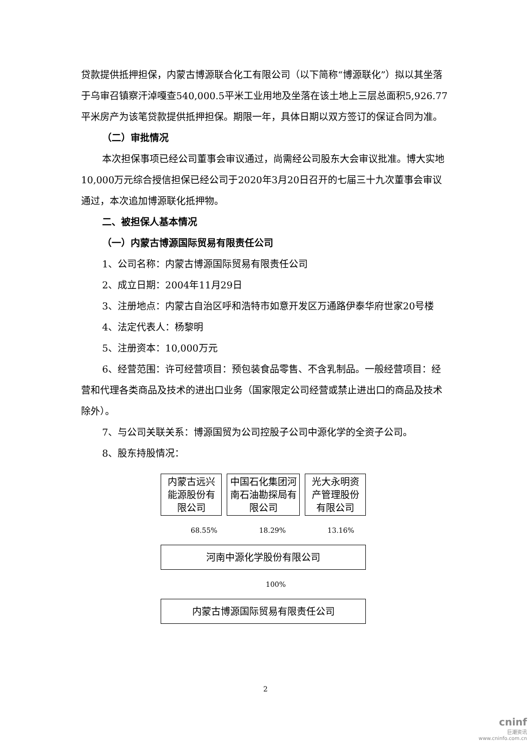贷款提供抵押担保，内蒙古博源联合化工有限公司（以下简称“博源联化”）拟以其坐落于乌审召镇察汗淖嘎查540,000.5平米工业用地及坐落在该土地上三层总面积5,926.77平米房产为该笔贷款提供抵押担保。期限一年，具体日期以双方签订的保证合同为准。
（二）审批情况
本次担保事项已经公司董事会审议通过，尚需经公司股东大会审议批准。博大实地10,000万元综合授信担保已经公司于2020年3月20日召开的七届三十九次董事会审议通过，本次追加博源联化抵押物。
二、被担保人基本情况
（一）内蒙古博源国际贸易有限责任公司
1、公司名称：内蒙古博源国际贸易有限责任公司
2、成立日期：2004年11月29日
3、注册地点：内蒙古自治区呼和浩特市如意开发区万通路伊泰华府世家20号楼
4、法定代表人：杨黎明
5、注册资本：10,000万元
6、经营范围：许可经营项目：预包装食品零售、不含乳制品。一般经营项目：经营和代理各类商品及技术的进出口业务（国家限定公司经营或禁止进出口的商品及技术除外）。
7、与公司关联关系：博源国贸为公司控股子公司中源化学的全资子公司。
8、股东持股情况：
内蒙古远兴能源股份有限公司
中国石化集团河南石油勘探局有限公司
光大永明资产管理股份有限公司
68.55% 18.29% 13.16%
河南中源化学股份有限公司
100%
内蒙古博源国际贸易有限责任公司
2
cninf
巨潮资讯
www.cninfo.com.cn